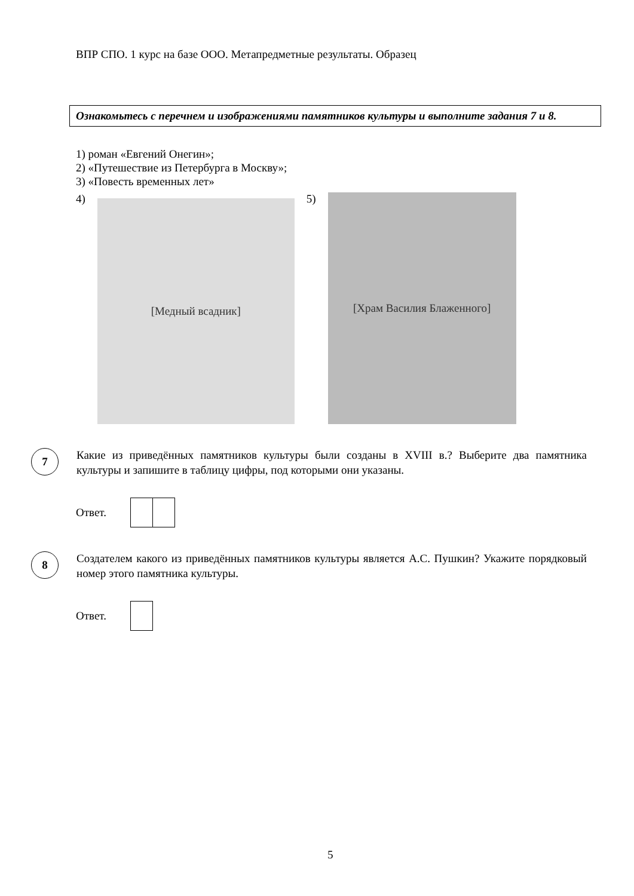ВПР СПО. 1 курс на базе ООО. Метапредметные результаты. Образец
Ознакомьтесь с перечнем и изображениями памятников культуры и выполните задания 7 и 8.
1) роман «Евгений Онегин»;
2) «Путешествие из Петербурга в Москву»;
3) «Повесть временных лет»
4)
[Медный всадник]
5)
[Храм Василия Блаженного]
7
Какие из приведённых памятников культуры были созданы в XVIII в.? Выберите два памятника культуры и запишите в таблицу цифры, под которыми они указаны.
Ответ.
8
Создателем какого из приведённых памятников культуры является А.С. Пушкин? Укажите порядковый номер этого памятника культуры.
Ответ.
5